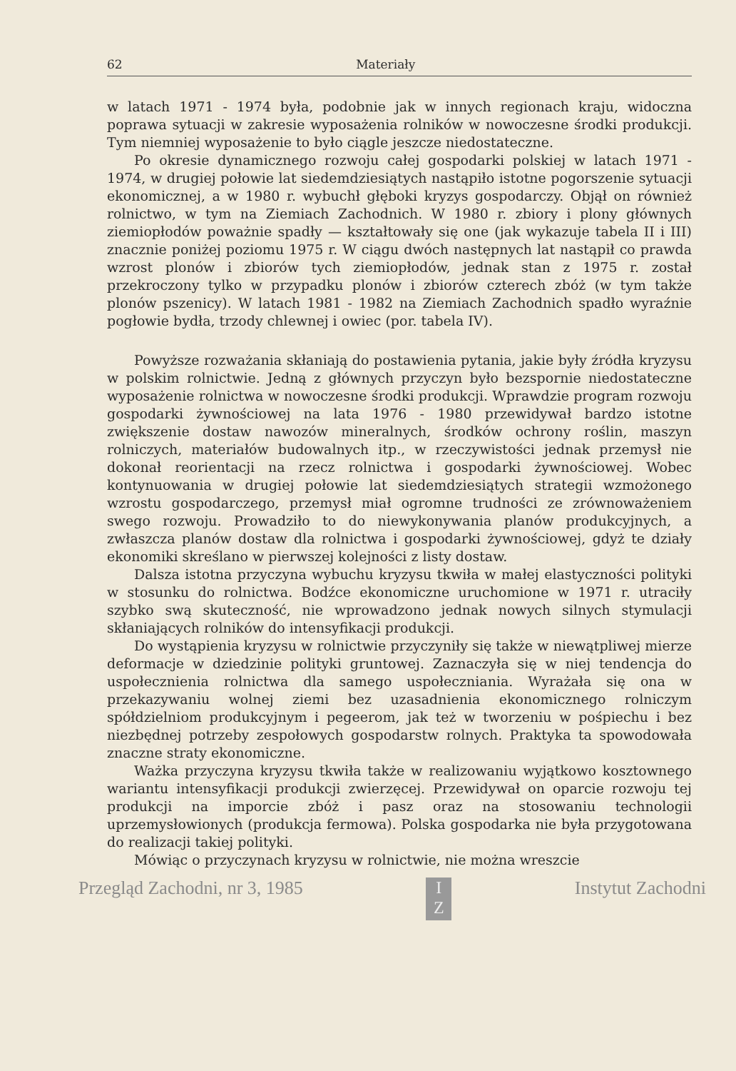62 Materiały
w latach 1971 - 1974 była, podobnie jak w innych regionach kraju, widoczna poprawa sytuacji w zakresie wyposażenia rolników w nowoczesne środki produkcji. Tym niemniej wyposażenie to było ciągle jeszcze niedostateczne.
Po okresie dynamicznego rozwoju całej gospodarki polskiej w latach 1971 - 1974, w drugiej połowie lat siedemdziesiątych nastąpiło istotne pogorszenie sytuacji ekonomicznej, a w 1980 r. wybuchł głęboki kryzys gospodarczy. Objął on również rolnictwo, w tym na Ziemiach Zachodnich. W 1980 r. zbiory i plony głównych ziemiopłodów poważnie spadły — kształtowały się one (jak wykazuje tabela II i III) znacznie poniżej poziomu 1975 r. W ciągu dwóch następnych lat nastąpił co prawda wzrost plonów i zbiorów tych ziemiopłodów, jednak stan z 1975 r. został przekroczony tylko w przypadku plonów i zbiorów czterech zbóż (w tym także plonów pszenicy). W latach 1981 - 1982 na Ziemiach Zachodnich spadło wyraźnie pogłowie bydła, trzody chlewnej i owiec (por. tabela IV).
Powyższe rozważania skłaniają do postawienia pytania, jakie były źródła kryzysu w polskim rolnictwie. Jedną z głównych przyczyn było bezspornie niedostateczne wyposażenie rolnictwa w nowoczesne środki produkcji. Wprawdzie program rozwoju gospodarki żywnościowej na lata 1976 - 1980 przewidywał bardzo istotne zwiększenie dostaw nawozów mineralnych, środków ochrony roślin, maszyn rolniczych, materiałów budowalnych itp., w rzeczywistości jednak przemysł nie dokonał reorientacji na rzecz rolnictwa i gospodarki żywnościowej. Wobec kontynuowania w drugiej połowie lat siedemdziesiątych strategii wzmożonego wzrostu gospodarczego, przemysł miał ogromne trudności ze zrównoważeniem swego rozwoju. Prowadziło to do niewykonywania planów produkcyjnych, a zwłaszcza planów dostaw dla rolnictwa i gospodarki żywnościowej, gdyż te działy ekonomiki skreślano w pierwszej kolejności z listy dostaw.
Dalsza istotna przyczyna wybuchu kryzysu tkwiła w małej elastyczności polityki w stosunku do rolnictwa. Bodźce ekonomiczne uruchomione w 1971 r. utraciły szybko swą skuteczność, nie wprowadzono jednak nowych silnych stymulacji skłaniających rolników do intensyfikacji produkcji.
Do wystąpienia kryzysu w rolnictwie przyczyniły się także w niewątpliwej mierze deformacje w dziedzinie polityki gruntowej. Zaznaczyła się w niej tendencja do uspołecznienia rolnictwa dla samego uspołeczniania. Wyrażała się ona w przekazywaniu wolnej ziemi bez uzasadnienia ekonomicznego rolniczym spółdzielniom produkcyjnym i pegeerom, jak też w tworzeniu w pośpiechu i bez niezbędnej potrzeby zespołowych gospodarstw rolnych. Praktyka ta spowodowała znaczne straty ekonomiczne.
Ważka przyczyna kryzysu tkwiła także w realizowaniu wyjątkowo kosztownego wariantu intensyfikacji produkcji zwierzęcej. Przewidywał on oparcie rozwoju tej produkcji na imporcie zbóż i pasz oraz na stosowaniu technologii uprzemysłowionych (produkcja fermowa). Polska gospodarka nie była przygotowana do realizacji takiej polityki.
Mówiąc o przyczynach kryzysu w rolnictwie, nie można wreszcie
Przegląd Zachodni, nr 3, 1985 I
Z Instytut Zachodni